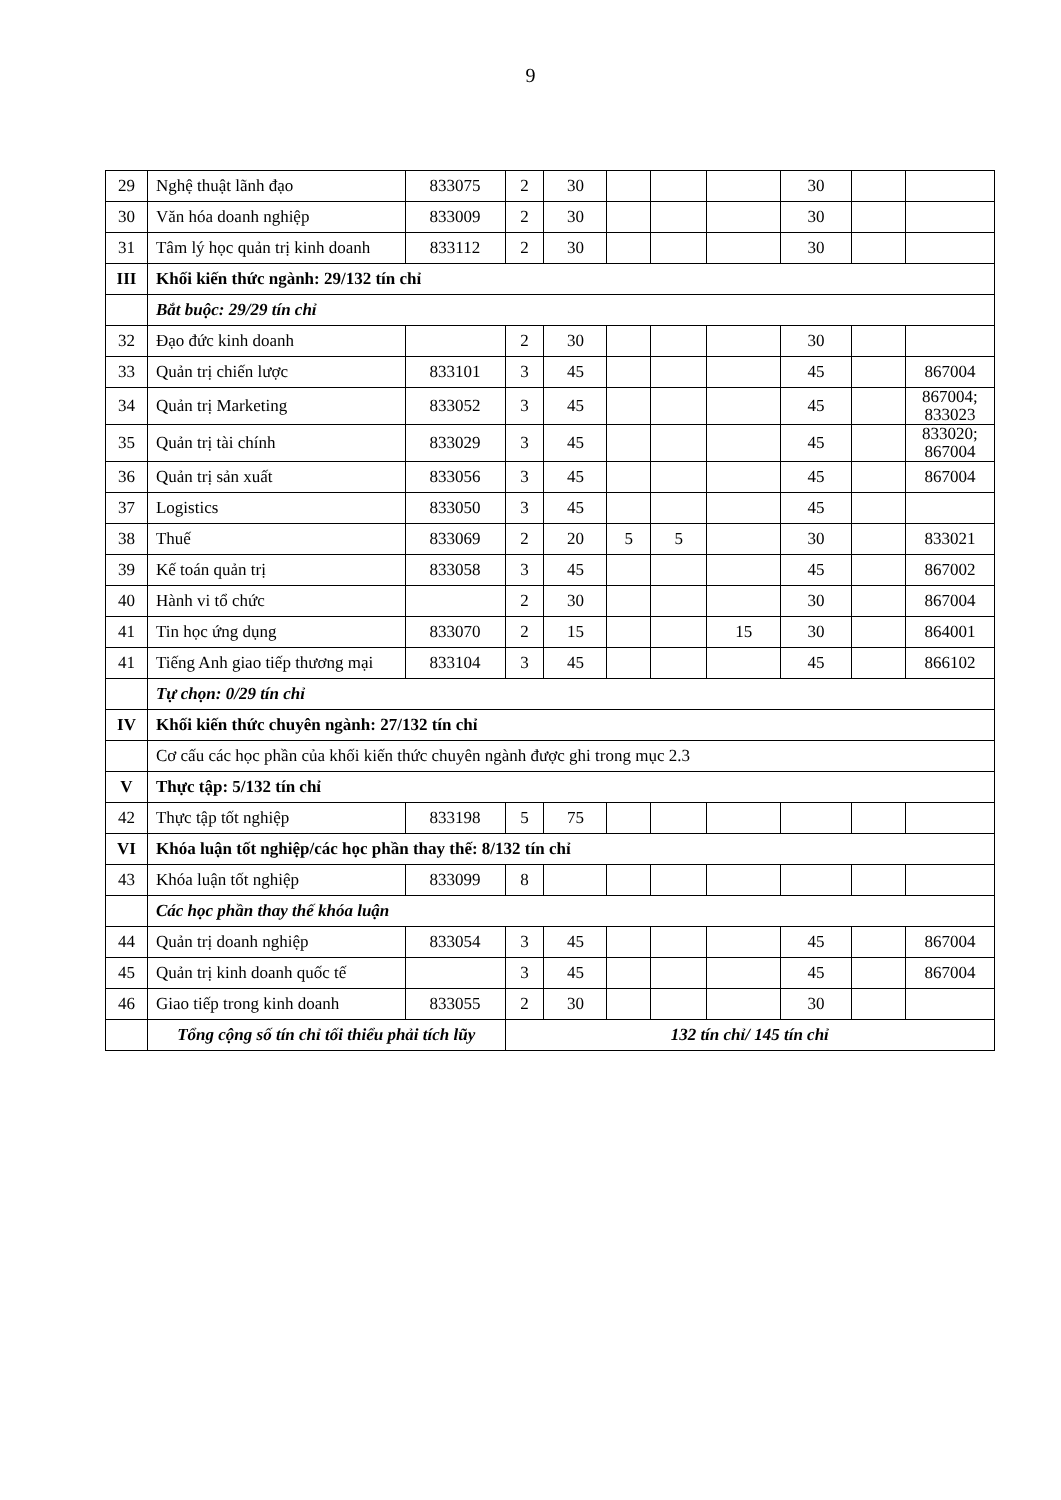9
| 29 | Nghệ thuật lãnh đạo | 833075 | 2 | 30 | | | | 30 | | |
| 30 | Văn hóa doanh nghiệp | 833009 | 2 | 30 | | | | 30 | | |
| 31 | Tâm lý học quản trị kinh doanh | 833112 | 2 | 30 | | | | 30 | | |
| III | Khối kiến thức ngành: 29/132 tín chỉ | | | | | | | | | |
| | Bắt buộc: 29/29 tín chỉ | | | | | | | | | |
| 32 | Đạo đức kinh doanh | | 2 | 30 | | | | 30 | | |
| 33 | Quản trị chiến lược | 833101 | 3 | 45 | | | | 45 | | 867004 |
| 34 | Quản trị Marketing | 833052 | 3 | 45 | | | | 45 | | 867004; 833023 |
| 35 | Quản trị tài chính | 833029 | 3 | 45 | | | | 45 | | 833020; 867004 |
| 36 | Quản trị sản xuất | 833056 | 3 | 45 | | | | 45 | | 867004 |
| 37 | Logistics | 833050 | 3 | 45 | | | | 45 | | |
| 38 | Thuế | 833069 | 2 | 20 | 5 | 5 | | 30 | | 833021 |
| 39 | Kế toán quản trị | 833058 | 3 | 45 | | | | 45 | | 867002 |
| 40 | Hành vi tổ chức | | 2 | 30 | | | | 30 | | 867004 |
| 41 | Tin học ứng dụng | 833070 | 2 | 15 | | | 15 | 30 | | 864001 |
| 41 | Tiếng Anh giao tiếp thương mại | 833104 | 3 | 45 | | | | 45 | | 866102 |
| | Tự chọn: 0/29 tín chỉ | | | | | | | | | |
| IV | Khối kiến thức chuyên ngành: 27/132 tín chỉ | | | | | | | | | |
| | Cơ cấu các học phần của khối kiến thức chuyên ngành được ghi trong mục 2.3 | | | | | | | | | |
| V | Thực tập: 5/132 tín chỉ | | | | | | | | | |
| 42 | Thực tập tốt nghiệp | 833198 | 5 | 75 | | | | | | |
| VI | Khóa luận tốt nghiệp/các học phần thay thế: 8/132 tín chỉ | | | | | | | | | |
| 43 | Khóa luận tốt nghiệp | 833099 | 8 | | | | | | | |
| | Các học phần thay thế khóa luận | | | | | | | | | |
| 44 | Quản trị doanh nghiệp | 833054 | 3 | 45 | | | | 45 | | 867004 |
| 45 | Quản trị kinh doanh quốc tế | | 3 | 45 | | | | 45 | | 867004 |
| 46 | Giao tiếp trong kinh doanh | 833055 | 2 | 30 | | | | 30 | | |
| | Tổng cộng số tín chỉ tối thiểu phải tích lũy | | 132 tín chỉ/ 145 tín chỉ | | | | | | | |